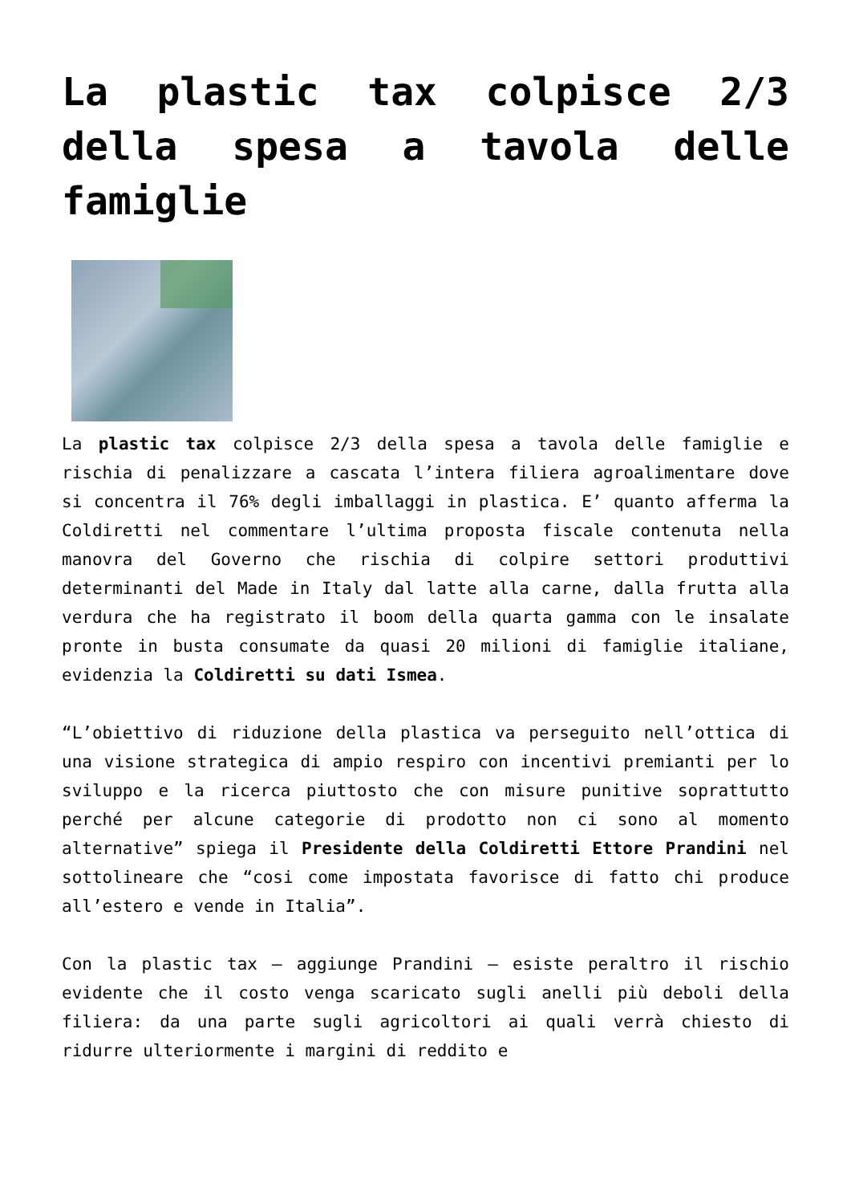La plastic tax colpisce 2/3 della spesa a tavola delle famiglie
La plastic tax colpisce 2/3 della spesa a tavola delle famiglie e rischia di penalizzare a cascata l’intera filiera agroalimentare dove si concentra il 76% degli imballaggi in plastica. E’ quanto afferma la Coldiretti nel commentare l’ultima proposta fiscale contenuta nella manovra del Governo che rischia di colpire settori produttivi determinanti del Made in Italy dal latte alla carne, dalla frutta alla verdura che ha registrato il boom della quarta gamma con le insalate pronte in busta consumate da quasi 20 milioni di famiglie italiane, evidenzia la Coldiretti su dati Ismea.
“L’obiettivo di riduzione della plastica va perseguito nell’ottica di una visione strategica di ampio respiro con incentivi premianti per lo sviluppo e la ricerca piuttosto che con misure punitive soprattutto perché per alcune categorie di prodotto non ci sono al momento alternative” spiega il Presidente della Coldiretti Ettore Prandini nel sottolineare che “cosi come impostata favorisce di fatto chi produce all’estero e vende in Italia”.
Con la plastic tax – aggiunge Prandini – esiste peraltro il rischio evidente che il costo venga scaricato sugli anelli più deboli della filiera: da una parte sugli agricoltori ai quali verrà chiesto di ridurre ulteriormente i margini di reddito e